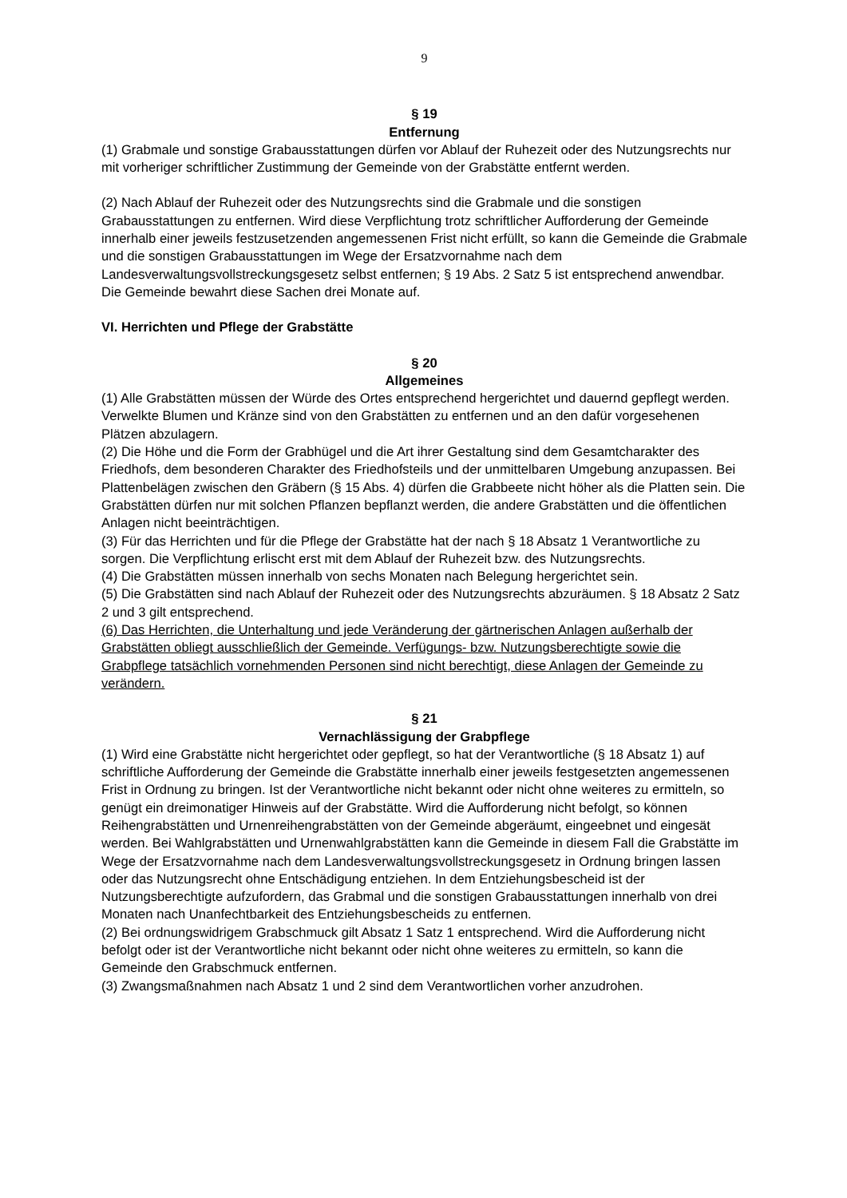9
§ 19
Entfernung
(1) Grabmale und sonstige Grabausstattungen dürfen vor Ablauf der Ruhezeit oder des Nutzungsrechts nur mit vorheriger schriftlicher Zustimmung der Gemeinde von der Grabstätte entfernt werden.
(2) Nach Ablauf der Ruhezeit oder des Nutzungsrechts sind die Grabmale und die sonstigen Grabausstattungen zu entfernen. Wird diese Verpflichtung trotz schriftlicher Aufforderung der Gemeinde innerhalb einer jeweils festzusetzenden angemessenen Frist nicht erfüllt, so kann die Gemeinde die Grabmale und die sonstigen Grabausstattungen im Wege der Ersatzvornahme nach dem Landesverwaltungsvollstreckungsgesetz selbst entfernen; § 19 Abs. 2 Satz 5 ist entsprechend anwendbar. Die Gemeinde bewahrt diese Sachen drei Monate auf.
VI. Herrichten und Pflege der Grabstätte
§ 20
Allgemeines
(1) Alle Grabstätten müssen der Würde des Ortes entsprechend hergerichtet und dauernd gepflegt werden. Verwelkte Blumen und Kränze sind von den Grabstätten zu entfernen und an den dafür vorgesehenen Plätzen abzulagern.
(2) Die Höhe und die Form der Grabhügel und die Art ihrer Gestaltung sind dem Gesamtcharakter des Friedhofs, dem besonderen Charakter des Friedhofsteils und der unmittelbaren Umgebung anzupassen. Bei Plattenbelägen zwischen den Gräbern (§ 15 Abs. 4) dürfen die Grabbeete nicht höher als die Platten sein. Die Grabstätten dürfen nur mit solchen Pflanzen bepflanzt werden, die andere Grabstätten und die öffentlichen Anlagen nicht beeinträchtigen.
(3) Für das Herrichten und für die Pflege der Grabstätte hat der nach § 18 Absatz 1 Verantwortliche zu sorgen. Die Verpflichtung erlischt erst mit dem Ablauf der Ruhezeit bzw. des Nutzungsrechts.
(4) Die Grabstätten müssen innerhalb von sechs Monaten nach Belegung hergerichtet sein.
(5) Die Grabstätten sind nach Ablauf der Ruhezeit oder des Nutzungsrechts abzuräumen. § 18 Absatz 2 Satz 2 und 3 gilt entsprechend.
(6) Das Herrichten, die Unterhaltung und jede Veränderung der gärtnerischen Anlagen außerhalb der Grabstätten obliegt ausschließlich der Gemeinde. Verfügungs- bzw. Nutzungsberechtigte sowie die Grabpflege tatsächlich vornehmenden Personen sind nicht berechtigt, diese Anlagen der Gemeinde zu verändern.
§ 21
Vernachlässigung der Grabpflege
(1) Wird eine Grabstätte nicht hergerichtet oder gepflegt, so hat der Verantwortliche (§ 18 Absatz 1) auf schriftliche Aufforderung der Gemeinde die Grabstätte innerhalb einer jeweils festgesetzten angemessenen Frist in Ordnung zu bringen. Ist der Verantwortliche nicht bekannt oder nicht ohne weiteres zu ermitteln, so genügt ein dreimonatiger Hinweis auf der Grabstätte. Wird die Aufforderung nicht befolgt, so können Reihengrabstätten und Urnenreihengrabstätten von der Gemeinde abgeräumt, eingeebnet und eingesät werden. Bei Wahlgrabstätten und Urnenwahlgrabstätten kann die Gemeinde in diesem Fall die Grabstätte im Wege der Ersatzvornahme nach dem Landesverwaltungsvollstreckungsgesetz in Ordnung bringen lassen oder das Nutzungsrecht ohne Entschädigung entziehen. In dem Entziehungsbescheid ist der Nutzungsberechtigte aufzufordern, das Grabmal und die sonstigen Grabausstattungen innerhalb von drei Monaten nach Unanfechtbarkeit des Entziehungsbescheids zu entfernen.
(2) Bei ordnungswidrigem Grabschmuck gilt Absatz 1 Satz 1 entsprechend. Wird die Aufforderung nicht befolgt oder ist der Verantwortliche nicht bekannt oder nicht ohne weiteres zu ermitteln, so kann die Gemeinde den Grabschmuck entfernen.
(3) Zwangsmaßnahmen nach Absatz 1 und 2 sind dem Verantwortlichen vorher anzudrohen.